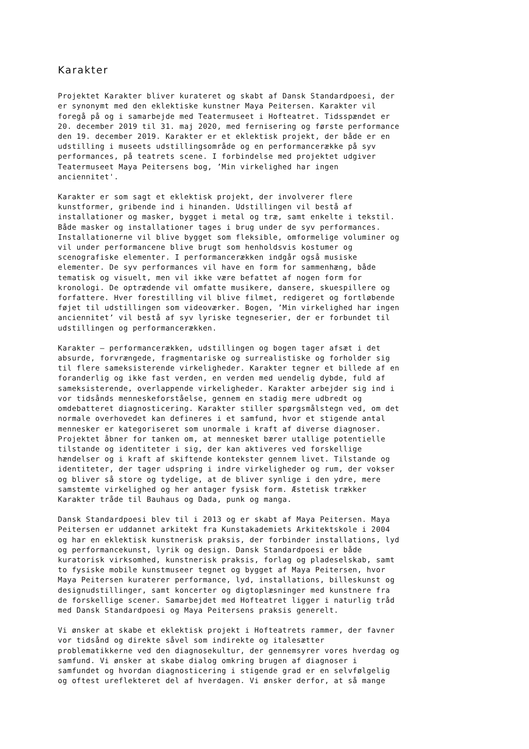Karakter
Projektet Karakter bliver kurateret og skabt af Dansk Standardpoesi, der er synonymt med den eklektiske kunstner Maya Peitersen. Karakter vil foregå på og i samarbejde med Teatermuseet i Hofteatret. Tidsspændet er 20. december 2019 til 31. maj 2020, med fernisering og første performance den 19. december 2019. Karakter er et eklektisk projekt, der både er en udstilling i museets udstillingsområde og en performancerække på syv performances, på teatrets scene. I forbindelse med projektet udgiver Teatermuseet Maya Peitersens bog, ’Min virkelighed har ingen anciennitet'.
Karakter er som sagt et eklektisk projekt, der involverer flere kunstformer, gribende ind i hinanden. Udstillingen vil bestå af installationer og masker, bygget i metal og træ, samt enkelte i tekstil. Både masker og installationer tages i brug under de syv performances. Installationerne vil blive bygget som fleksible, omformelige voluminer og vil under performancene blive brugt som henholdsvis kostumer og scenografiske elementer. I performancerækken indgår også musiske elementer. De syv performances vil have en form for sammenhæng, både tematisk og visuelt, men vil ikke være befattet af nogen form for kronologi. De optrædende vil omfatte musikere, dansere, skuespillere og forfattere. Hver forestilling vil blive filmet, redigeret og fortløbende føjet til udstillingen som videoværker. Bogen, ’Min virkelighed har ingen anciennitet’ vil bestå af syv lyriske tegneserier, der er forbundet til udstillingen og performancerækken.
Karakter – performancerækken, udstillingen og bogen tager afsæt i det absurde, forvrængede, fragmentariske og surrealistiske og forholder sig til flere sameksisterende virkeligheder. Karakter tegner et billede af en foranderlig og ikke fast verden, en verden med uendelig dybde, fuld af sameksisterende, overlappende virkeligheder. Karakter arbejder sig ind i vor tidsånds menneskeforståelse, gennem en stadig mere udbredt og omdebatteret diagnosticering. Karakter stiller spørgsmålstegn ved, om det normale overhovedet kan defineres i et samfund, hvor et stigende antal mennesker er kategoriseret som unormale i kraft af diverse diagnoser. Projektet åbner for tanken om, at mennesket bærer utallige potentielle tilstande og identiteter i sig, der kan aktiveres ved forskellige hændelser og i kraft af skiftende kontekster gennem livet. Tilstande og identiteter, der tager udspring i indre virkeligheder og rum, der vokser og bliver så store og tydelige, at de bliver synlige i den ydre, mere samstemte virkelighed og her antager fysisk form. Æstetisk trækker Karakter tråde til Bauhaus og Dada, punk og manga.
Dansk Standardpoesi blev til i 2013 og er skabt af Maya Peitersen. Maya Peitersen er uddannet arkitekt fra Kunstakademiets Arkitektskole i 2004 og har en eklektisk kunstnerisk praksis, der forbinder installations, lyd og performancekunst, lyrik og design. Dansk Standardpoesi er både kuratorisk virksomhed, kunstnerisk praksis, forlag og pladeselskab, samt to fysiske mobile kunstmuseer tegnet og bygget af Maya Peitersen, hvor Maya Peitersen kuraterer performance, lyd, installations, billeskunst og designudstillinger, samt koncerter og digtoplæsninger med kunstnere fra de forskellige scener. Samarbejdet med Hofteatret ligger i naturlig tråd med Dansk Standardpoesi og Maya Peitersens praksis generelt.
Vi ønsker at skabe et eklektisk projekt i Hofteatrets rammer, der favner vor tidsånd og direkte såvel som indirekte og italesætter problematikkerne ved den diagnosekultur, der gennemsyrer vores hverdag og samfund. Vi ønsker at skabe dialog omkring brugen af diagnoser i samfundet og hvordan diagnosticering i stigende grad er en selvfølgelig og oftest ureflekteret del af hverdagen. Vi ønsker derfor, at så mange